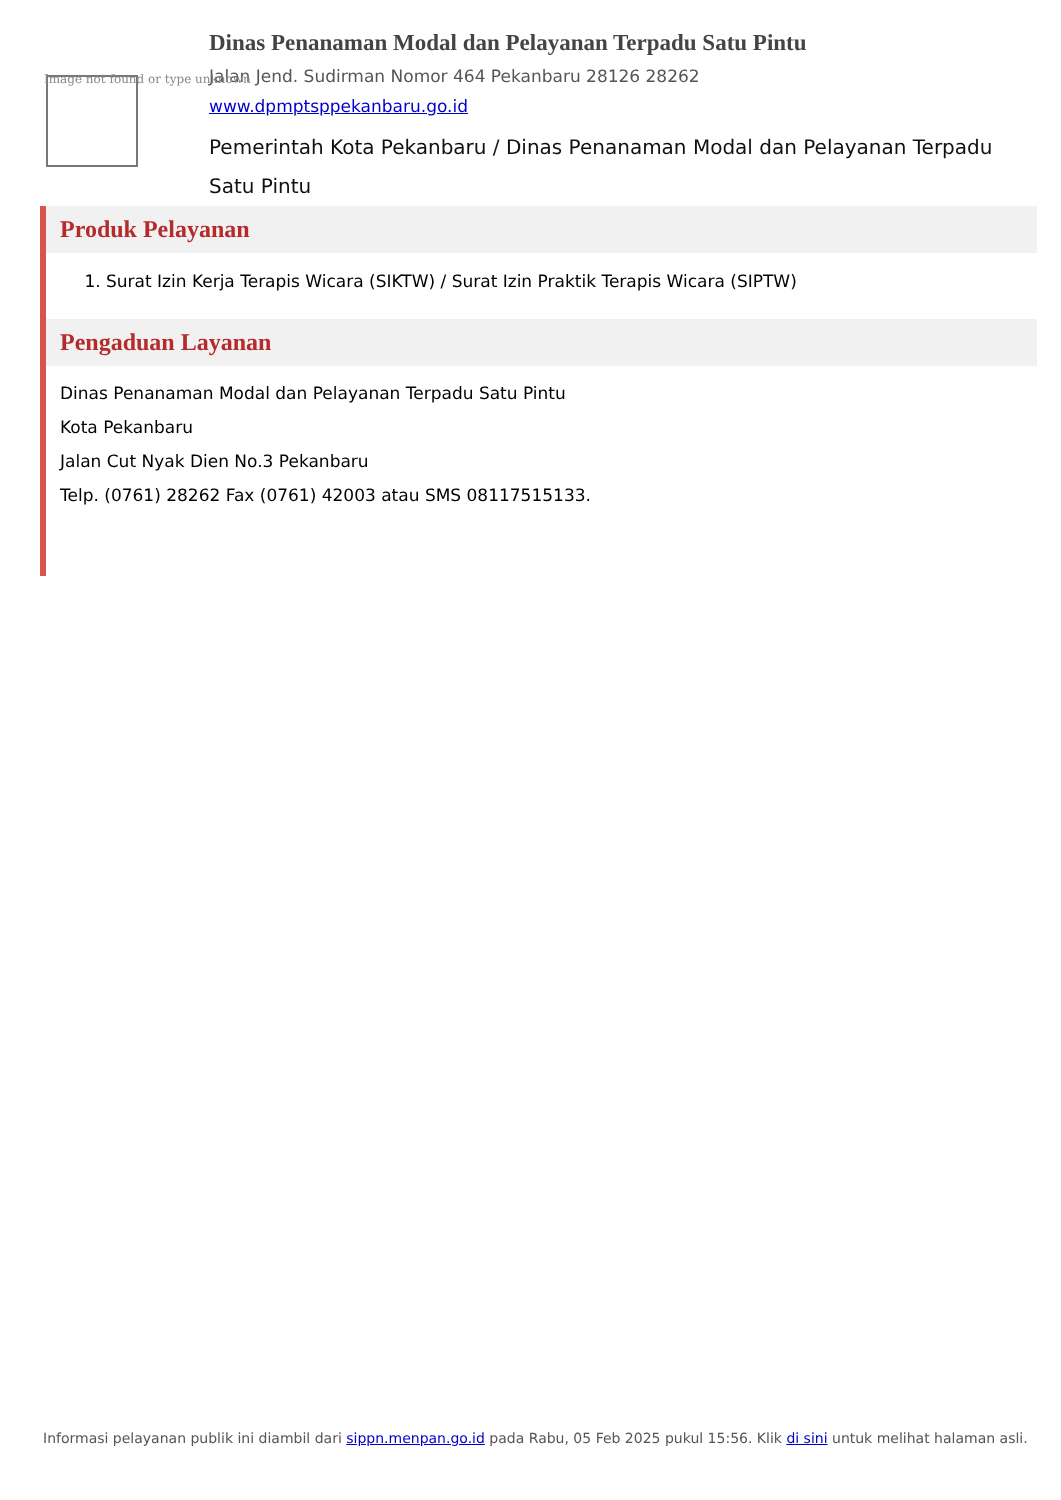Image not found or type unknown
Dinas Penanaman Modal dan Pelayanan Terpadu Satu Pintu
Jalan Jend. Sudirman Nomor 464 Pekanbaru 28126 28262
www.dpmptsppekanbaru.go.id
Pemerintah Kota Pekanbaru / Dinas Penanaman Modal dan Pelayanan Terpadu Satu Pintu
Produk Pelayanan
1. Surat Izin Kerja Terapis Wicara (SIKTW) / Surat Izin Praktik Terapis Wicara (SIPTW)
Pengaduan Layanan
Dinas Penanaman Modal dan Pelayanan Terpadu Satu Pintu
Kota Pekanbaru
Jalan Cut Nyak Dien No.3 Pekanbaru
Telp. (0761) 28262 Fax (0761) 42003 atau SMS 08117515133.
Informasi pelayanan publik ini diambil dari sippn.menpan.go.id pada Rabu, 05 Feb 2025 pukul 15:56. Klik di sini untuk melihat halaman asli.